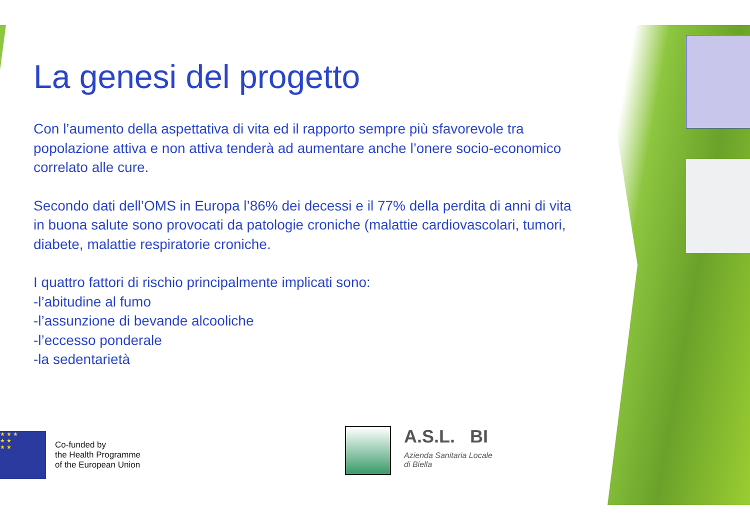La genesi del progetto
Con l’aumento della aspettativa di vita ed il rapporto sempre più sfavorevole tra popolazione attiva e non attiva tenderà ad aumentare anche l’onere socio-economico correlato alle cure.
Secondo dati dell’OMS in Europa l’86% dei decessi e il 77% della perdita di anni di vita in buona salute sono provocati da patologie croniche (malattie cardiovascolari, tumori, diabete, malattie respiratorie croniche.
I quattro fattori di rischio principalmente implicati sono:
-l’abitudine al fumo
-l’assunzione di bevande alcooliche
-l’eccesso ponderale
-la sedentarietà
★ ★ ★
★ ★
★ ★
Co-funded by
the Health Programme
of the European Union
A.S.L. BI
Azienda Sanitaria Locale
di Biella